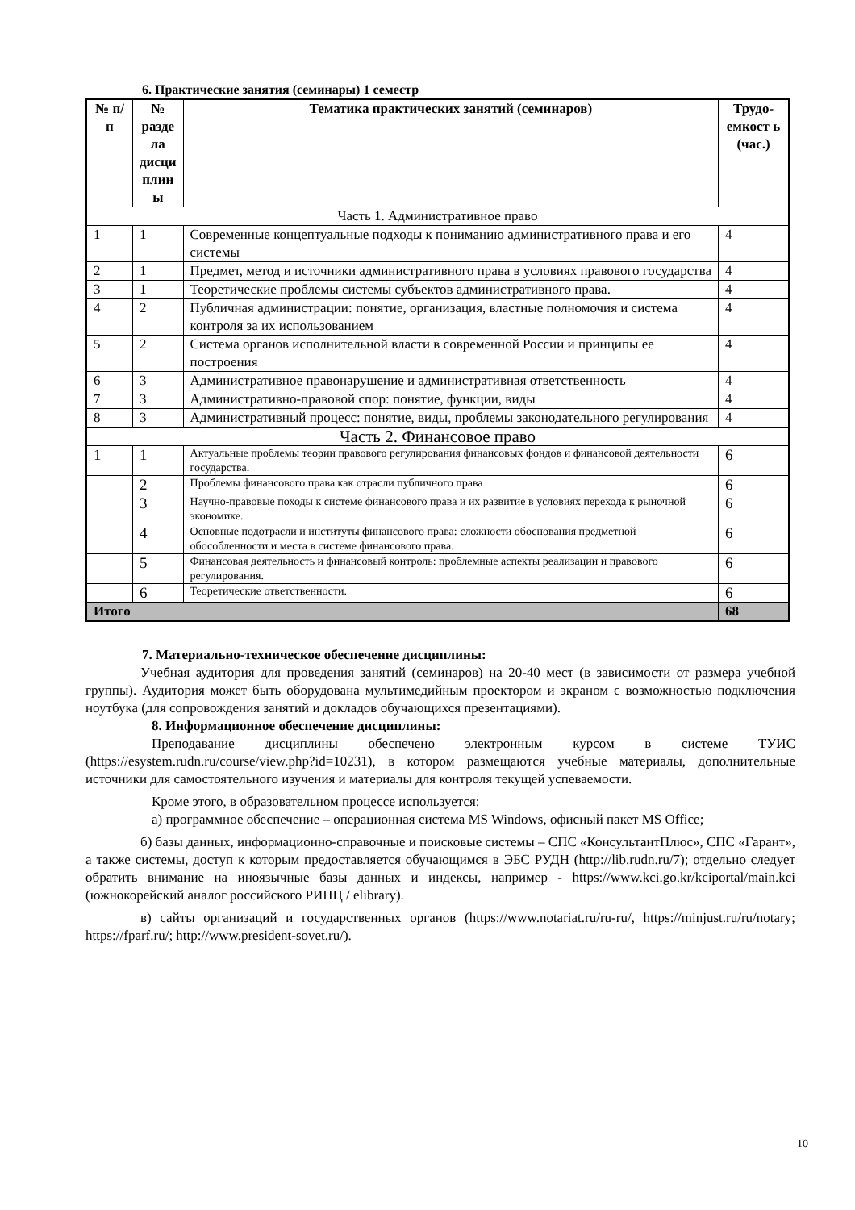6. Практические занятия (семинары) 1 семестр
| № п/п | № разде ла дисци плин ы | Тематика практических занятий (семинаров) | Трудо-емкост ь (час.) |
| --- | --- | --- | --- |
| Часть 1. Административное право | | | |
| 1 | 1 | Современные концептуальные подходы к пониманию административного права и его системы | 4 |
| 2 | 1 | Предмет, метод и источники административного права в условиях правового государства | 4 |
| 3 | 1 | Теоретические проблемы системы субъектов административного права. | 4 |
| 4 | 2 | Публичная администрации: понятие, организация, властные полномочия и система контроля за их использованием | 4 |
| 5 | 2 | Система органов исполнительной власти в современной России и принципы ее построения | 4 |
| 6 | 3 | Административное правонарушение и административная ответственность | 4 |
| 7 | 3 | Административно-правовой спор: понятие, функции, виды | 4 |
| 8 | 3 | Административный процесс: понятие, виды, проблемы законодательного регулирования | 4 |
| Часть 2. Финансовое право | | | |
| 1 | 1 | Актуальные проблемы теории правового регулирования финансовых фондов и финансовой деятельности государства. | 6 |
| | 2 | Проблемы финансового права как отрасли публичного права | 6 |
| | 3 | Научно-правовые походы к системе финансового права и их развитие в условиях перехода к рыночной экономике. | 6 |
| | 4 | Основные подотрасли и институты финансового права: сложности обоснования предметной обособленности и места в системе финансового права. | 6 |
| | 5 | Финансовая деятельность и финансовый контроль: проблемные аспекты реализации и правового регулирования. | 6 |
| | 6 | Теоретические ответственности. | 6 |
| Итого | | | 68 |
7. Материально-техническое обеспечение дисциплины:
Учебная аудитория для проведения занятий (семинаров) на 20-40 мест (в зависимости от размера учебной группы). Аудитория может быть оборудована мультимедийным проектором и экраном с возможностью подключения ноутбука (для сопровождения занятий и докладов обучающихся презентациями).
8. Информационное обеспечение дисциплины:
Преподавание дисциплины обеспечено электронным курсом в системе ТУИС (https://esystem.rudn.ru/course/view.php?id=10231), в котором размещаются учебные материалы, дополнительные источники для самостоятельного изучения и материалы для контроля текущей успеваемости.
Кроме этого, в образовательном процессе используется:
а) программное обеспечение – операционная система MS Windows, офисный пакет MS Office;
б) базы данных, информационно-справочные и поисковые системы – СПС «КонсультантПлюс», СПС «Гарант», а также системы, доступ к которым предоставляется обучающимся в ЭБС РУДН (http://lib.rudn.ru/7); отдельно следует обратить внимание на иноязычные базы данных и индексы, например - https://www.kci.go.kr/kciportal/main.kci (южнокорейский аналог российского РИНЦ / elibrary).
в) сайты организаций и государственных органов (https://www.notariat.ru/ru-ru/, https://minjust.ru/ru/notary; https://fparf.ru/; http://www.president-sovet.ru/).
10